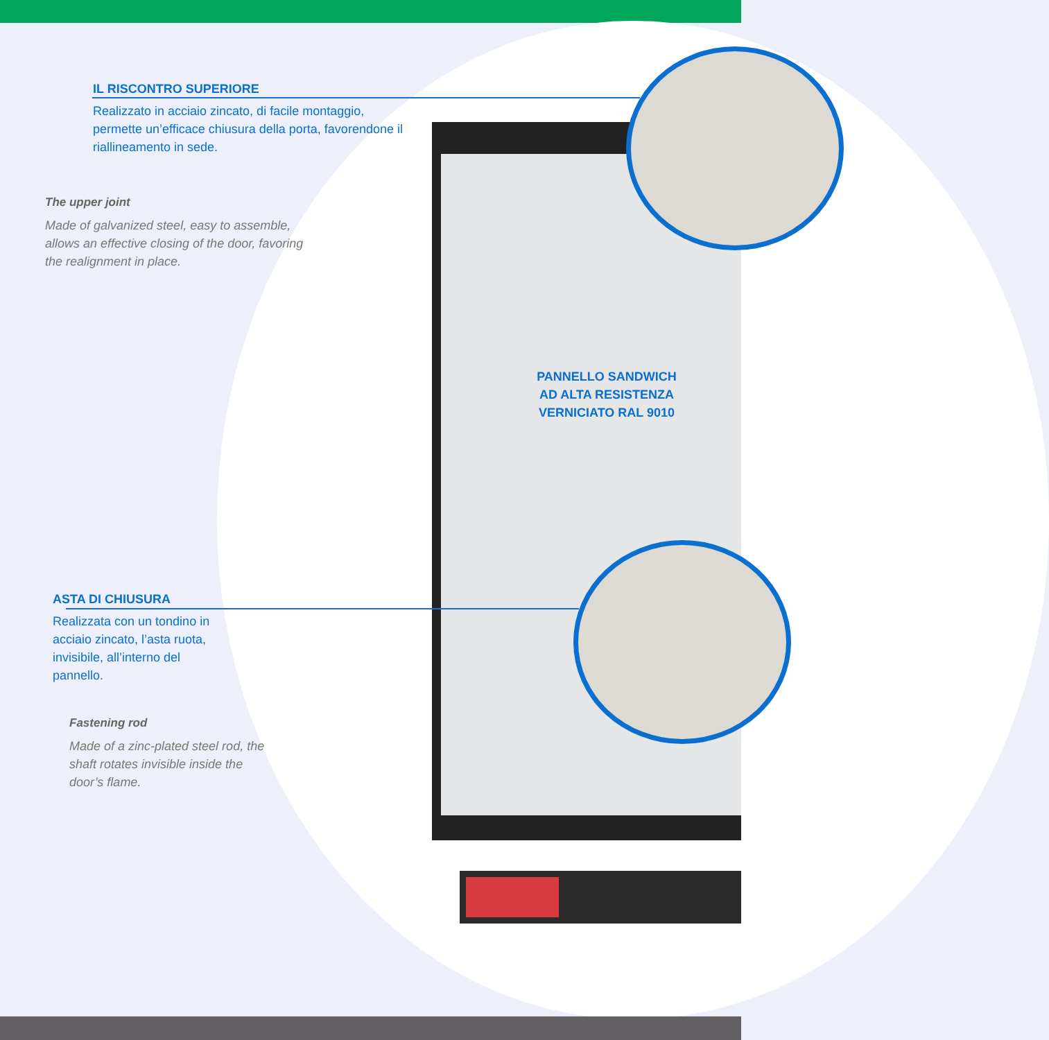IL RISCONTRO SUPERIORE
Realizzato in acciaio zincato, di facile montaggio, permette un’efficace chiusura della porta, favorendone il riallineamento in sede.
The upper joint
Made of galvanized steel, easy to assemble, allows an effective closing of the door, favoring the realignment in place.
PANNELLO SANDWICH
AD ALTA RESISTENZA
VERNICIATO RAL 9010
ASTA DI CHIUSURA
Realizzata con un tondino in acciaio zincato, l’asta ruota, invisibile, all’interno del pannello.
Fastening rod
Made of a zinc-plated steel rod, the shaft rotates invisible inside the door’s flame.